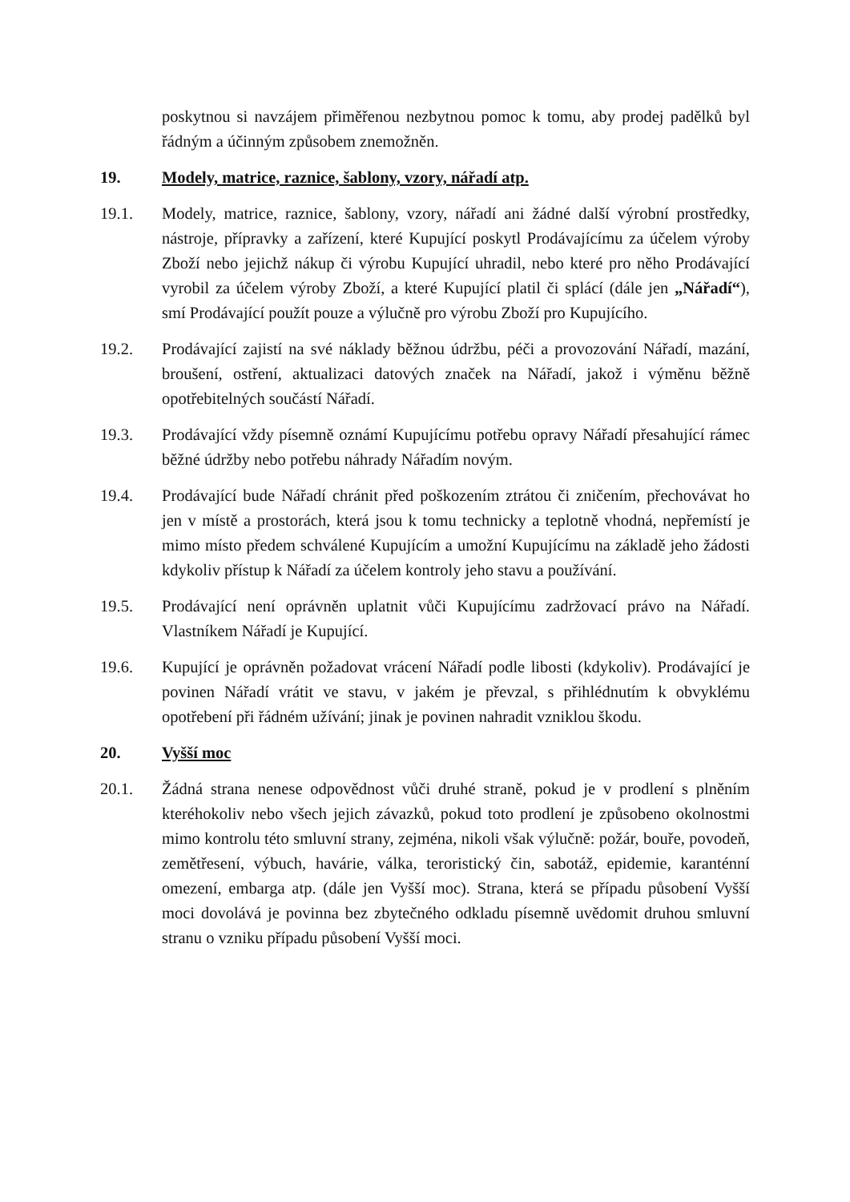poskytnou si navzájem přiměřenou nezbytnou pomoc k tomu, aby prodej padělků byl řádným a účinným způsobem znemožněn.
19. Modely, matrice, raznice, šablony, vzory, nářadí atp.
19.1. Modely, matrice, raznice, šablony, vzory, nářadí ani žádné další výrobní prostředky, nástroje, přípravky a zařízení, které Kupující poskytl Prodávajícímu za účelem výroby Zboží nebo jejichž nákup či výrobu Kupující uhradil, nebo které pro něho Prodávající vyrobil za účelem výroby Zboží, a které Kupující platil či splácí (dále jen „Nářadí“), smí Prodávající použít pouze a výlučně pro výrobu Zboží pro Kupujícího.
19.2. Prodávající zajistí na své náklady běžnou údržbu, péči a provozování Nářadí, mazání, broušení, ostření, aktualizaci datových značek na Nářadí, jakož i výměnu běžně opotřebitelných součástí Nářadí.
19.3. Prodávající vždy písemně oznámí Kupujícímu potřebu opravy Nářadí přesahující rámec běžné údržby nebo potřebu náhrady Nářadím novým.
19.4. Prodávající bude Nářadí chránit před poškozením ztrátou či zničením, přechovávat ho jen v místě a prostorách, která jsou k tomu technicky a teplotně vhodná, nepřemístí je mimo místo předem schválené Kupujícím a umožní Kupujícímu na základě jeho žádosti kdykoliv přístup k Nářadí za účelem kontroly jeho stavu a používání.
19.5. Prodávající není oprávněn uplatnit vůči Kupujícímu zadržovací právo na Nářadí. Vlastníkem Nářadí je Kupující.
19.6. Kupující je oprávněn požadovat vrácení Nářadí podle libosti (kdykoliv). Prodávající je povinen Nářadí vrátit ve stavu, v jakém je převzal, s přihlédnutím k obvyklému opotřebení při řádném užívání; jinak je povinen nahradit vzniklou škodu.
20. Vyšší moc
20.1. Žádná strana nenese odpovědnost vůči druhé straně, pokud je v prodlení s plněním kteréhokoliv nebo všech jejich závazků, pokud toto prodlení je způsobeno okolnostmi mimo kontrolu této smluvní strany, zejména, nikoli však výlučně: požár, bouře, povodeň, zemětřesení, výbuch, havárie, válka, teroristický čin, sabotáž, epidemie, karanténní omezení, embarga atp. (dále jen Vyšší moc). Strana, která se případu působení Vyšší moci dovolává je povinna bez zbytečného odkladu písemně uvědomit druhou smluvní stranu o vzniku případu působení Vyšší moci.